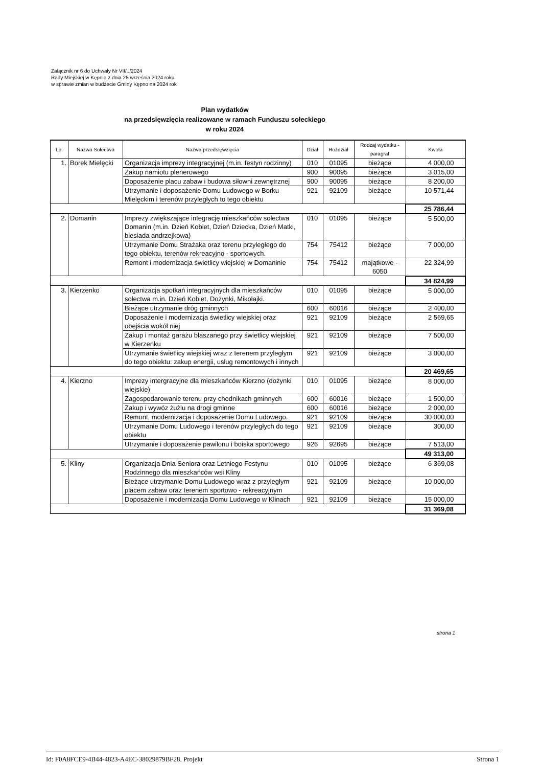Załącznik nr 6 do Uchwały Nr VII/../2024
Rady Miejskiej w Kępnie z dnia 25 września 2024 roku
w sprawie zmian w budżecie Gminy Kępno na 2024 rok
Plan wydatków
na przedsięwzięcia realizowane w ramach Funduszu sołeckiego
w roku 2024
| Lp. | Nazwa Sołectwa | Nazwa przedsięwzięcia | Dział | Rozdział | Rodzaj wydatku - paragraf | Kwota |
| --- | --- | --- | --- | --- | --- | --- |
| 1. | Borek Mielęcki | Organizacja imprezy integracyjnej (m.in. festyn rodzinny) | 010 | 01095 | bieżące | 4 000,00 |
| | | Zakup namiotu plenerowego | 900 | 90095 | bieżące | 3 015,00 |
| | | Doposażenie placu zabaw i budowa siłowni zewnętrznej | 900 | 90095 | bieżące | 8 200,00 |
| | | Utrzymanie i doposażenie Domu Ludowego w Borku Mielęckim i terenów przyległych to tego obiektu | 921 | 92109 | bieżące | 10 571,44 |
| | | | | | | 25 786,44 |
| 2. | Domanin | Imprezy zwiększające integrację mieszkańców sołectwa Domanin (m.in. Dzień Kobiet, Dzień Dziecka, Dzień Matki, biesiada andrzejkowa) | 010 | 01095 | bieżące | 5 500,00 |
| | | Utrzymanie Domu Strażaka oraz terenu przyległego do tego obiektu, terenów rekreacyjno - sportowych. | 754 | 75412 | bieżące | 7 000,00 |
| | | Remont i modernizacja świetlicy wiejskiej w Domaninie | 754 | 75412 | majątkowe - 6050 | 22 324,99 |
| | | | | | | 34 824,99 |
| 3. | Kierzenko | Organizacja spotkań integracyjnych dla mieszkańców sołectwa m.in. Dzień Kobiet, Dożynki, Mikołajki. | 010 | 01095 | bieżące | 5 000,00 |
| | | Bieżące utrzymanie dróg gminnych | 600 | 60016 | bieżące | 2 400,00 |
| | | Doposażenie i modernizacja świetlicy wiejskiej oraz obejścia wokół niej | 921 | 92109 | bieżące | 2 569,65 |
| | | Zakup i montaż garażu blaszanego przy świetlicy wiejskiej w Kierzenku | 921 | 92109 | bieżące | 7 500,00 |
| | | Utrzymanie świetlicy wiejskiej wraz z terenem przyległym do tego obiektu: zakup energii, usług remontowych i innych | 921 | 92109 | bieżące | 3 000,00 |
| | | | | | | 20 469,65 |
| 4. | Kierzno | Imprezy intergracyjne dla mieszkańców Kierzno (dożynki wiejskie) | 010 | 01095 | bieżące | 8 000,00 |
| | | Zagospodarowanie terenu przy chodnikach gminnych | 600 | 60016 | bieżące | 1 500,00 |
| | | Zakup i wywóz żużlu na drogi gminne | 600 | 60016 | bieżące | 2 000,00 |
| | | Remont, modernizacja i doposażenie Domu Ludowego. | 921 | 92109 | bieżące | 30 000,00 |
| | | Utrzymanie Domu Ludowego i terenów przyległych do tego obiektu | 921 | 92109 | bieżące | 300,00 |
| | | Utrzymanie i doposażenie pawilonu i boiska sportowego | 926 | 92695 | bieżące | 7 513,00 |
| | | | | | | 49 313,00 |
| 5. | Kliny | Organizacja Dnia Seniora oraz Letniego Festynu Rodzinnego dla mieszkańców wsi Kliny | 010 | 01095 | bieżące | 6 369,08 |
| | | Bieżące utrzymanie Domu Ludowego wraz z przyległym placem zabaw oraz terenem sportowo - rekreacyjnym | 921 | 92109 | bieżące | 10 000,00 |
| | | Doposażenie i modernizacja Domu Ludowego w Klinach | 921 | 92109 | bieżące | 15 000,00 |
| | | | | | | 31 369,08 |
strona 1
Id: F0A8FCE9-4B44-4823-A4EC-38029879BF28. Projekt Strona 1